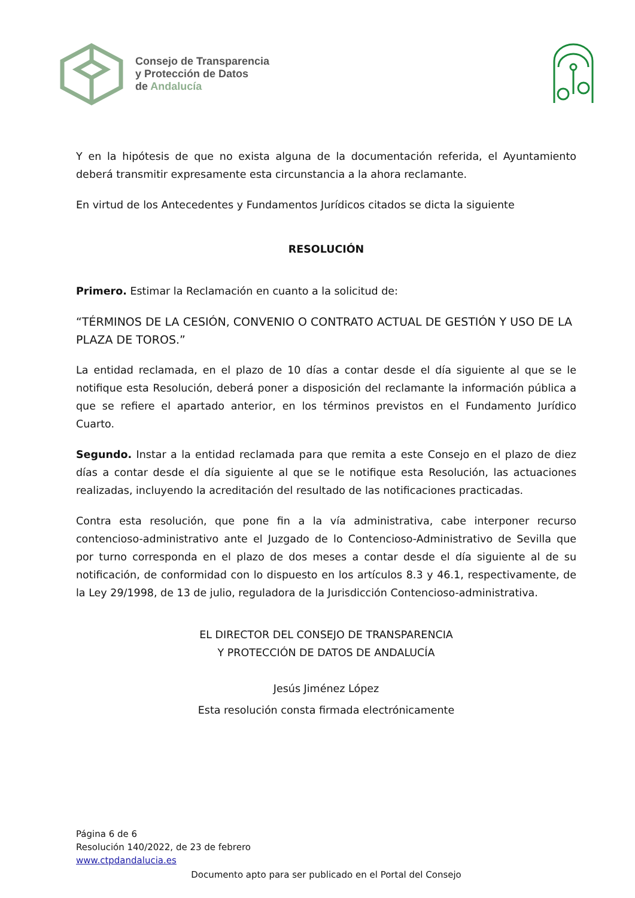Consejo de Transparencia
y Protección de Datos
de Andalucía
Y en la hipótesis de que no exista alguna de la documentación referida, el Ayuntamiento deberá transmitir expresamente esta circunstancia a la ahora reclamante.
En virtud de los Antecedentes y Fundamentos Jurídicos citados se dicta la siguiente
RESOLUCIÓN
Primero. Estimar la Reclamación en cuanto a la solicitud de:
“TÉRMINOS DE LA CESIÓN, CONVENIO O CONTRATO ACTUAL DE GESTIÓN Y USO DE LA PLAZA DE TOROS.”
La entidad reclamada, en el plazo de 10 días a contar desde el día siguiente al que se le notifique esta Resolución, deberá poner a disposición del reclamante la información pública a que se refiere el apartado anterior, en los términos previstos en el Fundamento Jurídico Cuarto.
Segundo. Instar a la entidad reclamada para que remita a este Consejo en el plazo de diez días a contar desde el día siguiente al que se le notifique esta Resolución, las actuaciones realizadas, incluyendo la acreditación del resultado de las notificaciones practicadas.
Contra esta resolución, que pone fin a la vía administrativa, cabe interponer recurso contencioso-administrativo ante el Juzgado de lo Contencioso-Administrativo de Sevilla que por turno corresponda en el plazo de dos meses a contar desde el día siguiente al de su notificación, de conformidad con lo dispuesto en los artículos 8.3 y 46.1, respectivamente, de la Ley 29/1998, de 13 de julio, reguladora de la Jurisdicción Contencioso-administrativa.
EL DIRECTOR DEL CONSEJO DE TRANSPARENCIA
Y PROTECCIÓN DE DATOS DE ANDALUCÍA
Jesús Jiménez López
Esta resolución consta firmada electrónicamente
Página 6 de 6
Resolución 140/2022, de 23 de febrero
www.ctpdandalucia.es
Documento apto para ser publicado en el Portal del Consejo